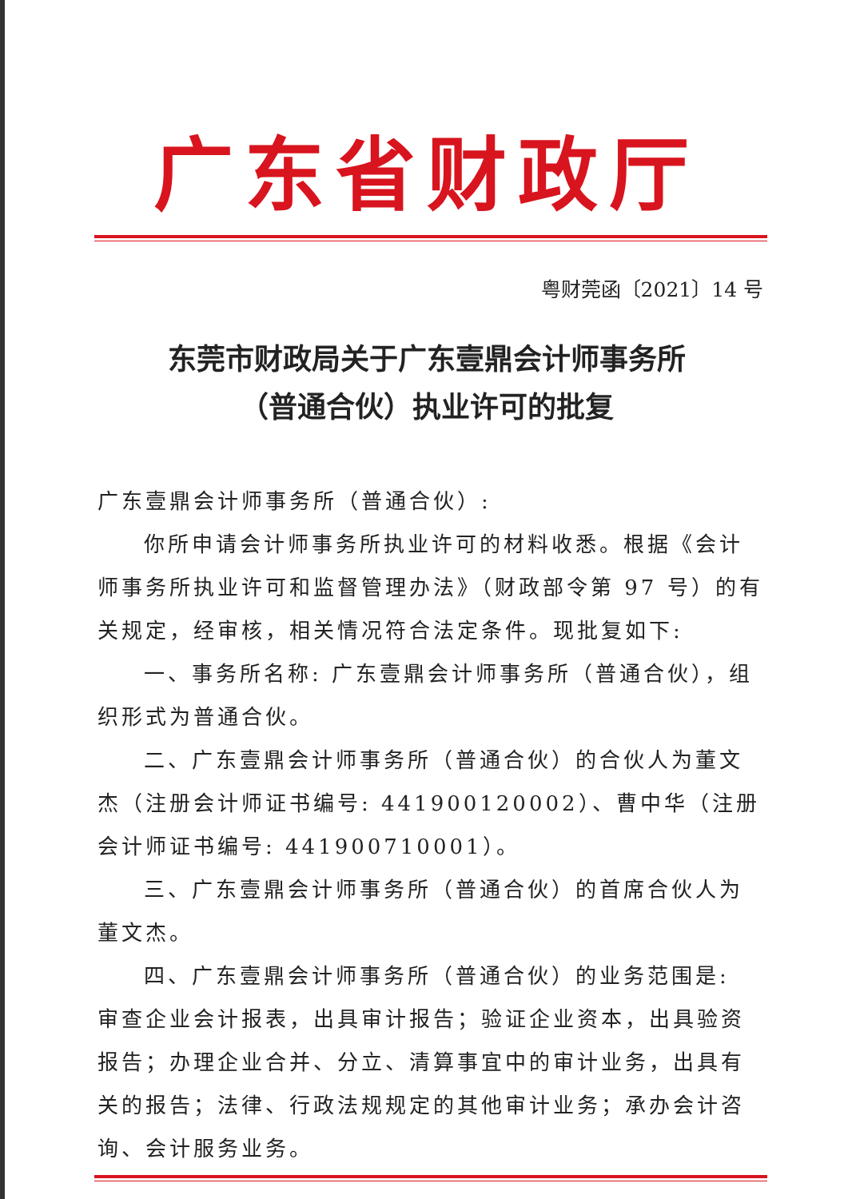广东省财政厅
粤财莞函〔2021〕14 号
东莞市财政局关于广东壹鼎会计师事务所
（普通合伙）执业许可的批复
广东壹鼎会计师事务所（普通合伙）:
你所申请会计师事务所执业许可的材料收悉。根据《会计师事务所执业许可和监督管理办法》（财政部令第 97 号）的有关规定，经审核，相关情况符合法定条件。现批复如下:
一、事务所名称: 广东壹鼎会计师事务所（普通合伙），组织形式为普通合伙。
二、广东壹鼎会计师事务所（普通合伙）的合伙人为董文杰（注册会计师证书编号: 441900120002）、曹中华（注册会计师证书编号: 441900710001）。
三、广东壹鼎会计师事务所（普通合伙）的首席合伙人为董文杰。
四、广东壹鼎会计师事务所（普通合伙）的业务范围是: 审查企业会计报表，出具审计报告；验证企业资本，出具验资报告；办理企业合并、分立、清算事宜中的审计业务，出具有关的报告；法律、行政法规规定的其他审计业务；承办会计咨询、会计服务业务。